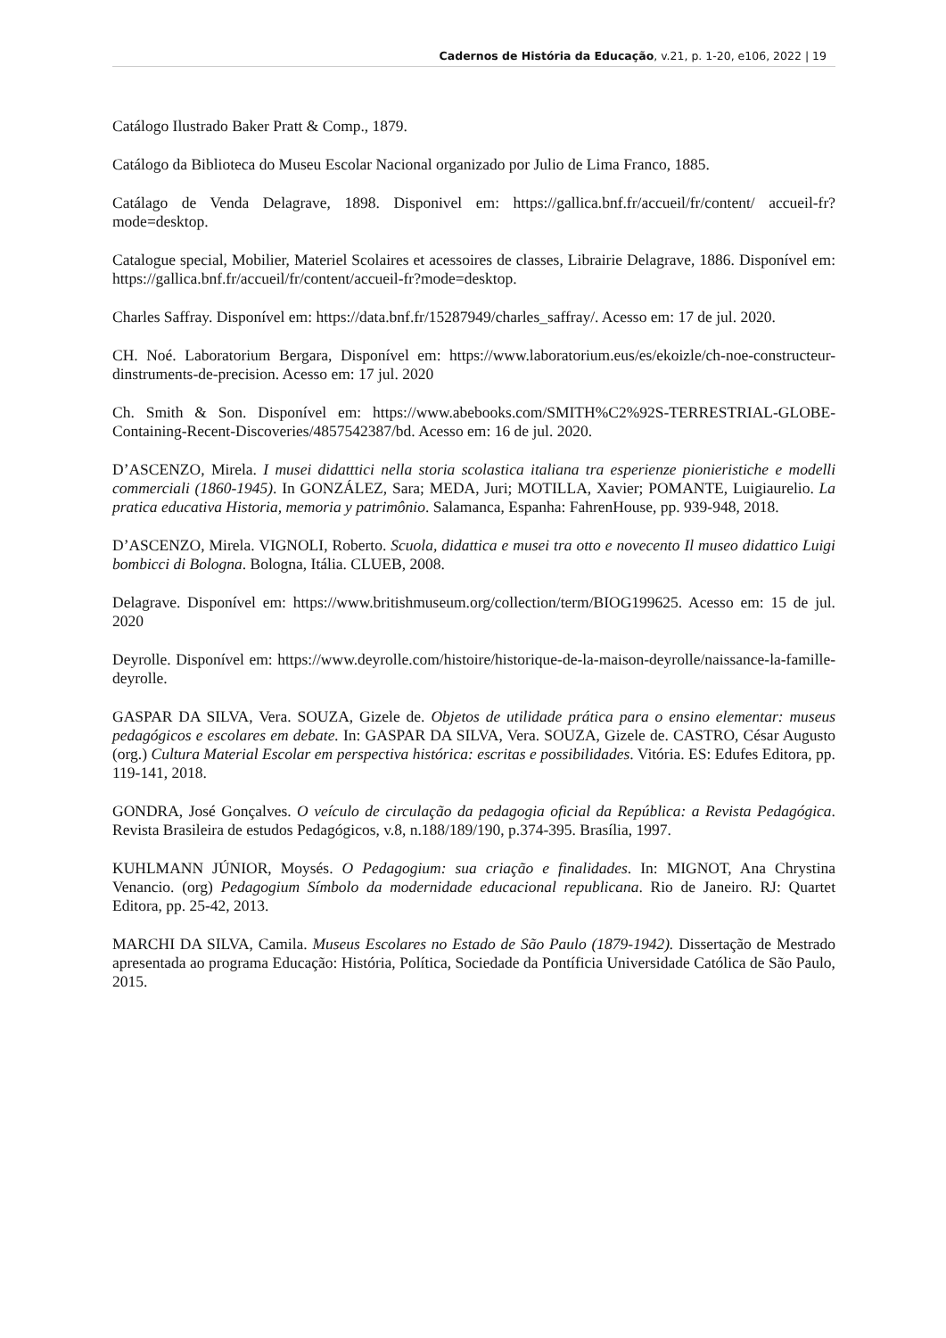Cadernos de História da Educação, v.21, p. 1-20, e106, 2022 | 19
Catálogo Ilustrado Baker Pratt & Comp., 1879.
Catálogo da Biblioteca do Museu Escolar Nacional organizado por Julio de Lima Franco, 1885.
Catálago de Venda Delagrave, 1898. Disponivel em: https://gallica.bnf.fr/accueil/fr/content/ accueil-fr?mode=desktop.
Catalogue special, Mobilier, Materiel Scolaires et acessoires de classes, Librairie Delagrave, 1886. Disponível em: https://gallica.bnf.fr/accueil/fr/content/accueil-fr?mode=desktop.
Charles Saffray. Disponível em: https://data.bnf.fr/15287949/charles_saffray/. Acesso em: 17 de jul. 2020.
CH. Noé. Laboratorium Bergara, Disponível em: https://www.laboratorium.eus/es/ekoizle/ch-noe-constructeur-dinstruments-de-precision. Acesso em: 17 jul. 2020
Ch. Smith & Son. Disponível em: https://www.abebooks.com/SMITH%C2%92S-TERRESTRIAL-GLOBE-Containing-Recent-Discoveries/4857542387/bd. Acesso em: 16 de jul. 2020.
D’ASCENZO, Mirela. I musei didatttici nella storia scolastica italiana tra esperienze pionieristiche e modelli commerciali (1860-1945). In GONZÁLEZ, Sara; MEDA, Juri; MOTILLA, Xavier; POMANTE, Luigiaurelio. La pratica educativa Historia, memoria y patrimônio. Salamanca, Espanha: FahrenHouse, pp. 939-948, 2018.
D’ASCENZO, Mirela. VIGNOLI, Roberto. Scuola, didattica e musei tra otto e novecento Il museo didattico Luigi bombicci di Bologna. Bologna, Itália. CLUEB, 2008.
Delagrave. Disponível em: https://www.britishmuseum.org/collection/term/BIOG199625. Acesso em: 15 de jul. 2020
Deyrolle. Disponível em: https://www.deyrolle.com/histoire/historique-de-la-maison-deyrolle/naissance-la-famille-deyrolle.
GASPAR DA SILVA, Vera. SOUZA, Gizele de. Objetos de utilidade prática para o ensino elementar: museus pedagógicos e escolares em debate. In: GASPAR DA SILVA, Vera. SOUZA, Gizele de. CASTRO, César Augusto (org.) Cultura Material Escolar em perspectiva histórica: escritas e possibilidades. Vitória. ES: Edufes Editora, pp. 119-141, 2018.
GONDRA, José Gonçalves. O veículo de circulação da pedagogia oficial da República: a Revista Pedagógica. Revista Brasileira de estudos Pedagógicos, v.8, n.188/189/190, p.374-395. Brasília, 1997.
KUHLMANN JÚNIOR, Moysés. O Pedagogium: sua criação e finalidades. In: MIGNOT, Ana Chrystina Venancio. (org) Pedagogium Símbolo da modernidade educacional republicana. Rio de Janeiro. RJ: Quartet Editora, pp. 25-42, 2013.
MARCHI DA SILVA, Camila. Museus Escolares no Estado de São Paulo (1879-1942). Dissertação de Mestrado apresentada ao programa Educação: História, Política, Sociedade da Pontíficia Universidade Católica de São Paulo, 2015.